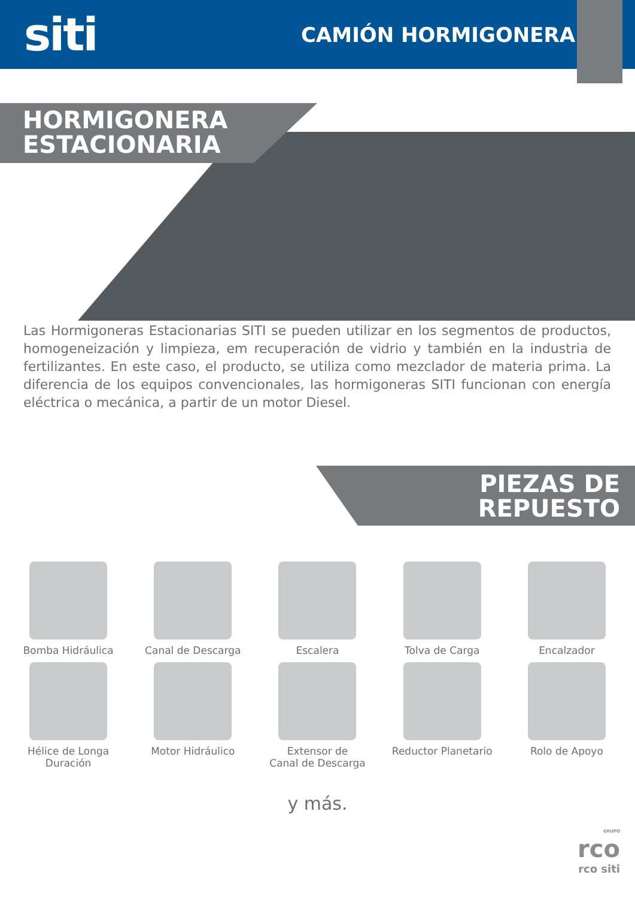siti
CAMIÓN HORMIGONERA
HORMIGONERA
ESTACIONARIA
Las Hormigoneras Estacionarias SITI se pueden utilizar en los segmentos de productos, homogeneización y limpieza, em recuperación de vidrio y también en la industria de fertilizantes. En este caso, el producto, se utiliza como mezclador de materia prima. La diferencia de los equipos convencionales, las hormigoneras SITI funcionan con energía eléctrica o mecánica, a partir de un motor Diesel.
PIEZAS DE
REPUESTO
Bomba Hidráulica
Canal de Descarga
Escalera
Tolva de Carga
Encalzador
Hélice de Longa Duración
Motor Hidráulico
Extensor de
Canal de Descarga
Reductor Planetario
Rolo de Apoyo
y más.
GRUPO
rco
rco siti